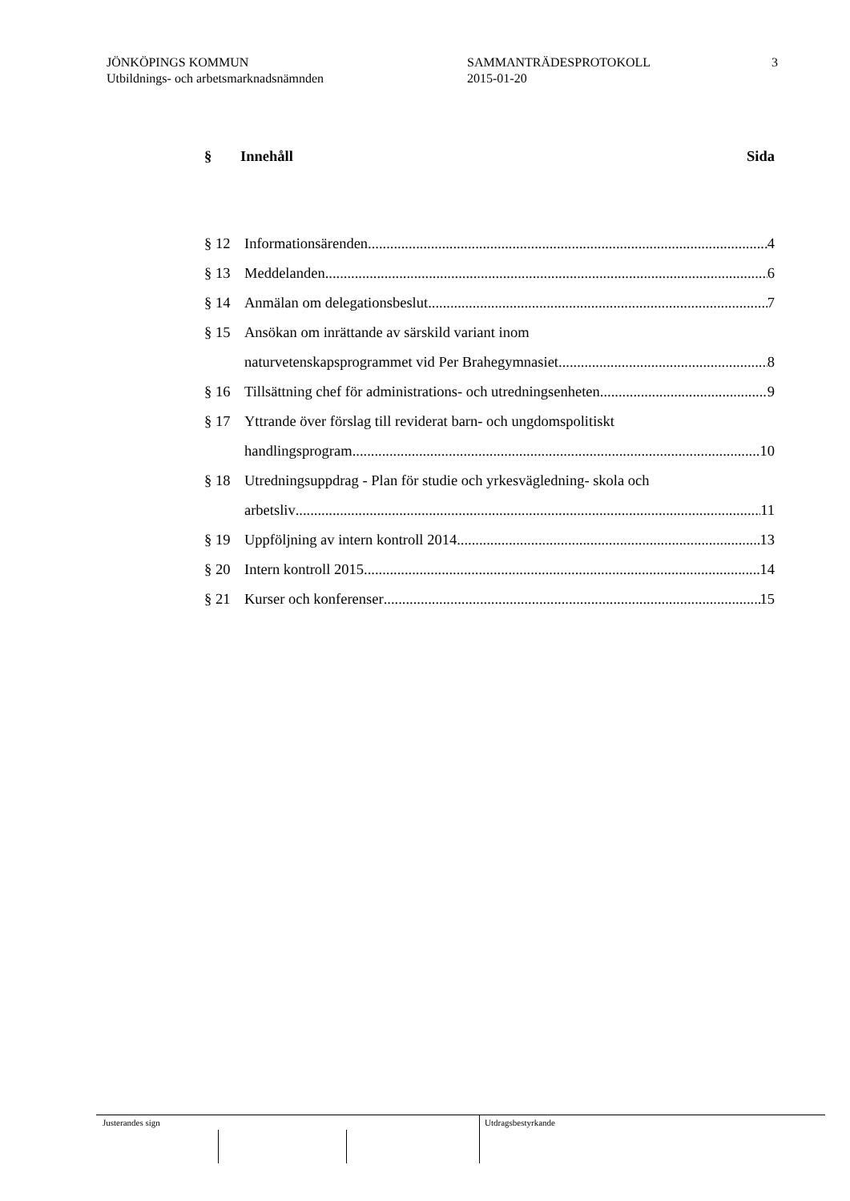JÖNKÖPINGS KOMMUN
Utbildnings- och arbetsmarknadsnämnden
SAMMANTRÄDESPROTOKOLL
2015-01-20
3
§ Innehåll Sida
§ 12 Informationsärenden 4
§ 13 Meddelanden 6
§ 14 Anmälan om delegationsbeslut 7
§ 15 Ansökan om inrättande av särskild variant inom
naturvetenskapsprogrammet vid Per Brahegymnasiet 8
§ 16 Tillsättning chef för administrations- och utredningsenheten 9
§ 17 Yttrande över förslag till reviderat barn- och ungdomspolitiskt
handlingsprogram 10
§ 18 Utredningsuppdrag - Plan för studie och yrkesvägledning- skola och
arbetsliv 11
§ 19 Uppföljning av intern kontroll 2014 13
§ 20 Intern kontroll 2015 14
§ 21 Kurser och konferenser 15
Justerandes sign Utdragsbestyrkande